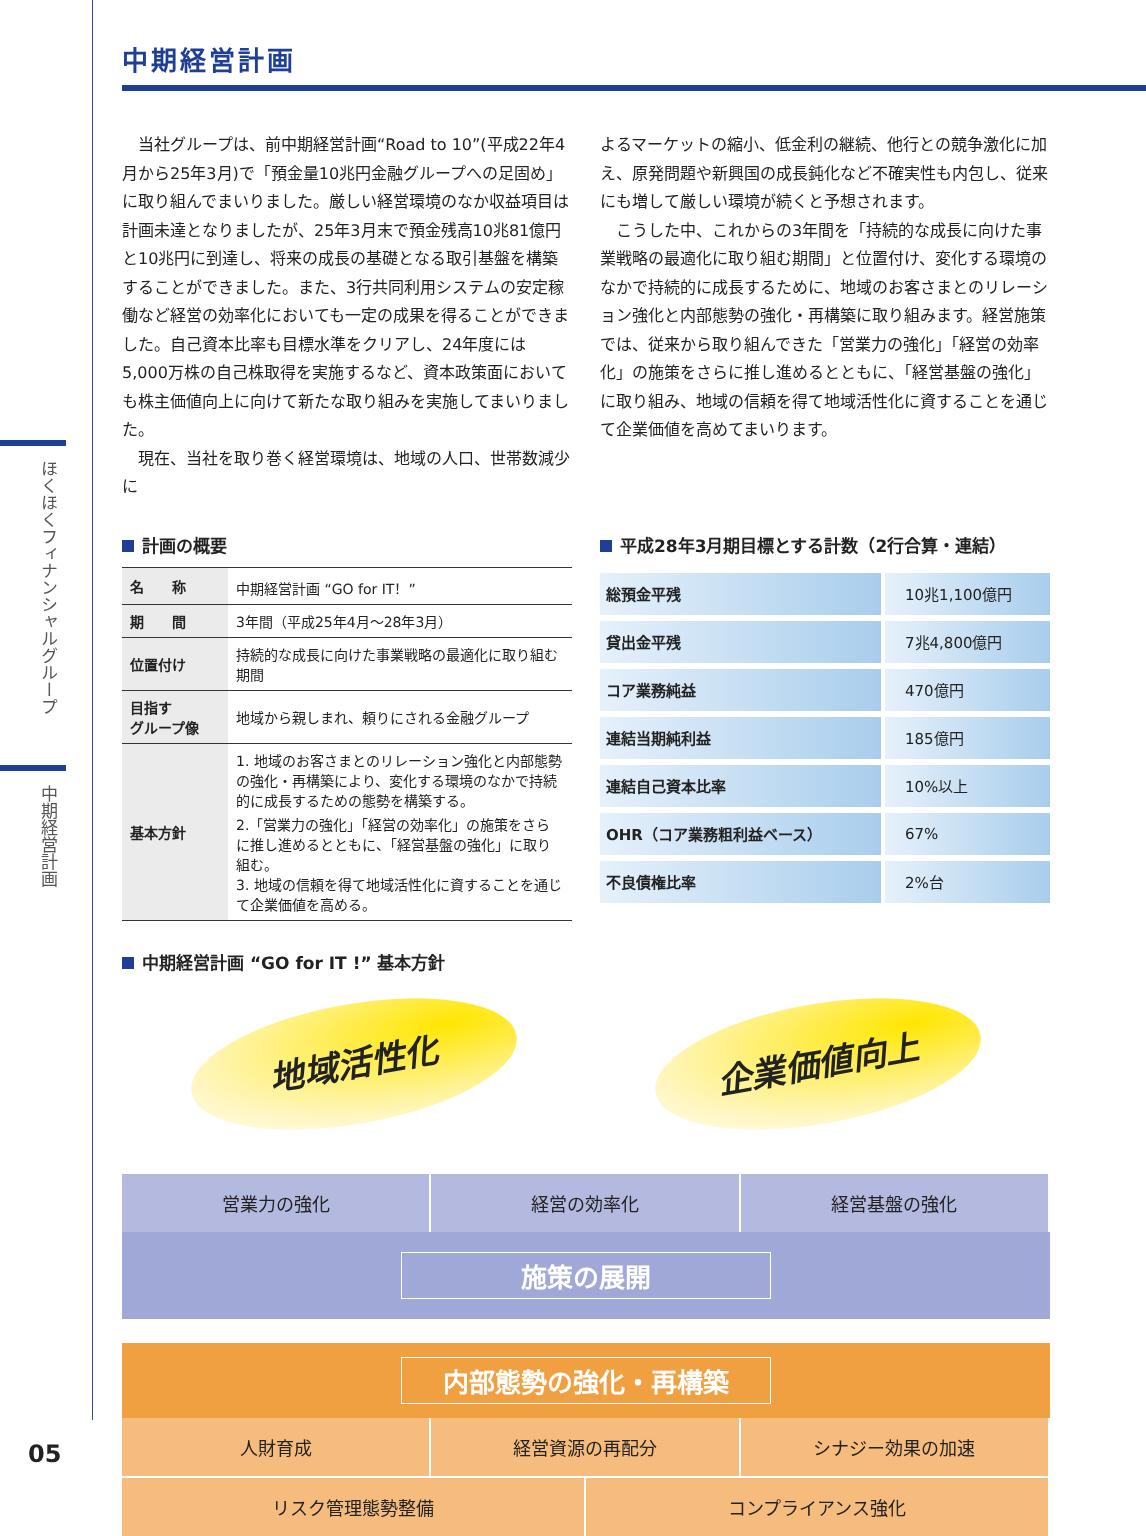ほくほくフィナンシャルグループ
中期経営計画
05
中期経営計画
　当社グループは、前中期経営計画“Road to 10”(平成22年4月から25年3月)で「預金量10兆円金融グループへの足固め」に取り組んでまいりました。厳しい経営環境のなか収益項目は計画未達となりましたが、25年3月末で預金残高10兆81億円と10兆円に到達し、将来の成長の基礎となる取引基盤を構築することができました。また、3行共同利用システムの安定稼働など経営の効率化においても一定の成果を得ることができました。自己資本比率も目標水準をクリアし、24年度には5,000万株の自己株取得を実施するなど、資本政策面においても株主価値向上に向けて新たな取り組みを実施してまいりました。
　現在、当社を取り巻く経営環境は、地域の人口、世帯数減少に
よるマーケットの縮小、低金利の継続、他行との競争激化に加え、原発問題や新興国の成長鈍化など不確実性も内包し、従来にも増して厳しい環境が続くと予想されます。
　こうした中、これからの3年間を「持続的な成長に向けた事業戦略の最適化に取り組む期間」と位置付け、変化する環境のなかで持続的に成長するために、地域のお客さまとのリレーション強化と内部態勢の強化・再構築に取り組みます。経営施策では、従来から取り組んできた「営業力の強化」「経営の効率化」の施策をさらに推し進めるとともに、「経営基盤の強化」に取り組み、地域の信頼を得て地域活性化に資することを通じて企業価値を高めてまいります。
計画の概要
| 名 称 | 中期経営計画 “GO for IT！” |
| 期 間 | 3年間（平成25年4月～28年3月） |
| 位置付け | 持続的な成長に向けた事業戦略の最適化に取り組む期間 |
| 目指す グループ像 | 地域から親しまれ、頼りにされる金融グループ |
| 基本方針 | 1. 地域のお客さまとのリレーション強化と内部態勢の強化・再構築により、変化する環境のなかで持続的に成長するための態勢を構築する。 2.「営業力の強化」「経営の効率化」の施策をさらに推し進めるとともに、「経営基盤の強化」に取り組む。 3. 地域の信頼を得て地域活性化に資することを通じて企業価値を高める。 |
平成28年3月期目標とする計数（2行合算・連結）
| 総預金平残 | 10兆1,100億円 |
| 貸出金平残 | 7兆4,800億円 |
| コア業務純益 | 470億円 |
| 連結当期純利益 | 185億円 |
| 連結自己資本比率 | 10%以上 |
| OHR（コア業務粗利益ベース） | 67% |
| 不良債権比率 | 2%台 |
中期経営計画 “GO for IT !” 基本方針
地域活性化
企業価値向上
営業力の強化 経営の効率化 経営基盤の強化
施策の展開
内部態勢の強化・再構築
人財育成 経営資源の再配分 シナジー効果の加速
リスク管理態勢整備 コンプライアンス強化